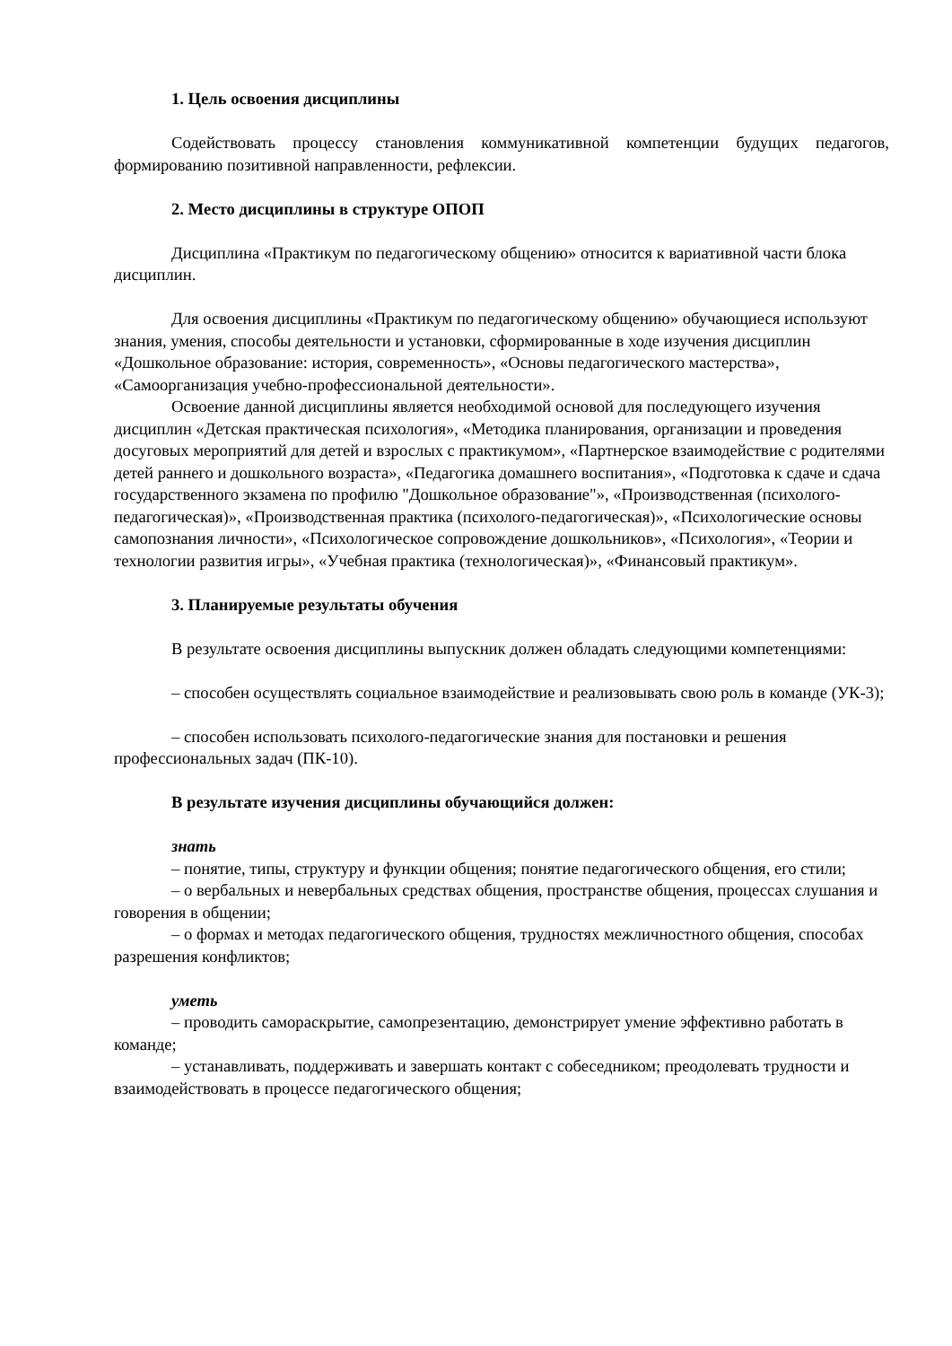1. Цель освоения дисциплины
Содействовать процессу становления коммуникативной компетенции будущих педагогов, формированию позитивной направленности, рефлексии.
2. Место дисциплины в структуре ОПОП
Дисциплина «Практикум по педагогическому общению» относится к вариативной части блока дисциплин.
Для освоения дисциплины «Практикум по педагогическому общению» обучающиеся используют знания, умения, способы деятельности и установки, сформированные в ходе изучения дисциплин «Дошкольное образование: история, современность», «Основы педагогического мастерства», «Самоорганизация учебно-профессиональной деятельности».
Освоение данной дисциплины является необходимой основой для последующего изучения дисциплин «Детская практическая психология», «Методика планирования, организации и проведения досуговых мероприятий для детей и взрослых с практикумом», «Партнерское взаимодействие с родителями детей раннего и дошкольного возраста», «Педагогика домашнего воспитания», «Подготовка к сдаче и сдача государственного экзамена по профилю "Дошкольное образование"», «Производственная (психолого-педагогическая)», «Производственная практика (психолого-педагогическая)», «Психологические основы самопознания личности», «Психологическое сопровождение дошкольников», «Психология», «Теории и технологии развития игры», «Учебная практика (технологическая)», «Финансовый практикум».
3. Планируемые результаты обучения
В результате освоения дисциплины выпускник должен обладать следующими компетенциями:
– способен осуществлять социальное взаимодействие и реализовывать свою роль в команде (УК-3);
– способен использовать психолого-педагогические знания для постановки и решения профессиональных задач (ПК-10).
В результате изучения дисциплины обучающийся должен:
знать
– понятие, типы, структуру и функции общения; понятие педагогического общения, его стили;
– о вербальных и невербальных средствах общения, пространстве общения, процессах слушания и говорения в общении;
– о формах и методах педагогического общения, трудностях межличностного общения, способах разрешения конфликтов;
уметь
– проводить самораскрытие, самопрезентацию, демонстрирует умение эффективно работать в команде;
– устанавливать, поддерживать и завершать контакт с собеседником; преодолевать трудности и взаимодействовать в процессе педагогического общения;